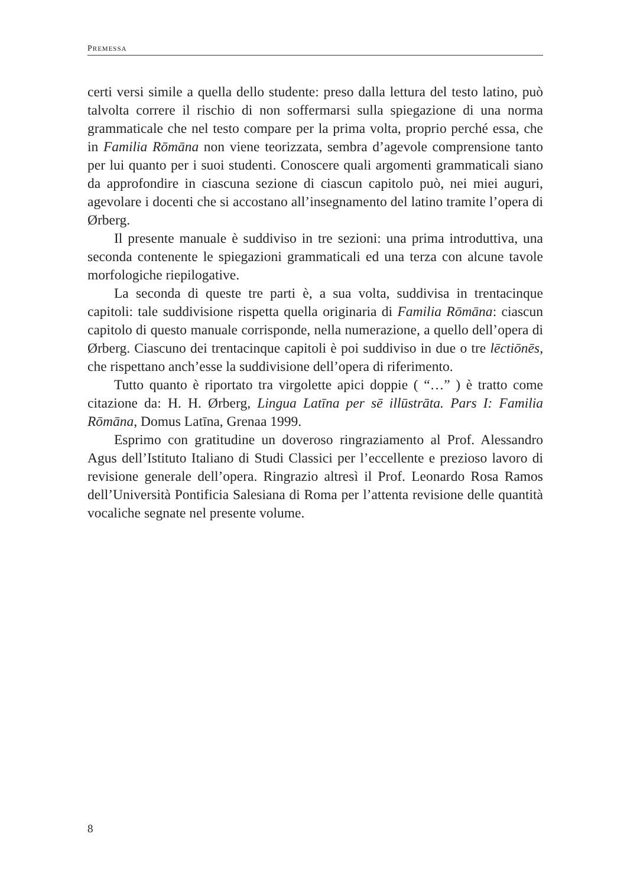PREMESSA
certi versi simile a quella dello studente: preso dalla lettura del testo latino, può talvolta correre il rischio di non soffermarsi sulla spiegazione di una norma grammaticale che nel testo compare per la prima volta, proprio perché essa, che in Familia Rōmāna non viene teorizzata, sembra d’agevole comprensione tanto per lui quanto per i suoi studenti. Conoscere quali argomenti grammaticali siano da approfondire in ciascuna sezione di ciascun capitolo può, nei miei auguri, agevolare i docenti che si accostano all’insegnamento del latino tramite l’opera di Ørberg.
Il presente manuale è suddiviso in tre sezioni: una prima introduttiva, una seconda contenente le spiegazioni grammaticali ed una terza con alcune tavole morfologiche riepilogative.
La seconda di queste tre parti è, a sua volta, suddivisa in trentacinque capitoli: tale suddivisione rispetta quella originaria di Familia Rōmāna: ciascun capitolo di questo manuale corrisponde, nella numerazione, a quello dell’opera di Ørberg. Ciascuno dei trentacinque capitoli è poi suddiviso in due o tre lēctiōnēs, che rispettano anch’esse la suddivisione dell’opera di riferimento.
Tutto quanto è riportato tra virgolette apici doppie ( “…” ) è tratto come citazione da: H. H. Ørberg, Lingua Latīna per sē illūstrāta. Pars I: Familia Rōmāna, Domus Latīna, Grenaa 1999.
Esprimo con gratitudine un doveroso ringraziamento al Prof. Alessandro Agus dell’Istituto Italiano di Studi Classici per l’eccellente e prezioso lavoro di revisione generale dell’opera. Ringrazio altresì il Prof. Leonardo Rosa Ramos dell’Università Pontificia Salesiana di Roma per l’attenta revisione delle quantità vocaliche segnate nel presente volume.
8